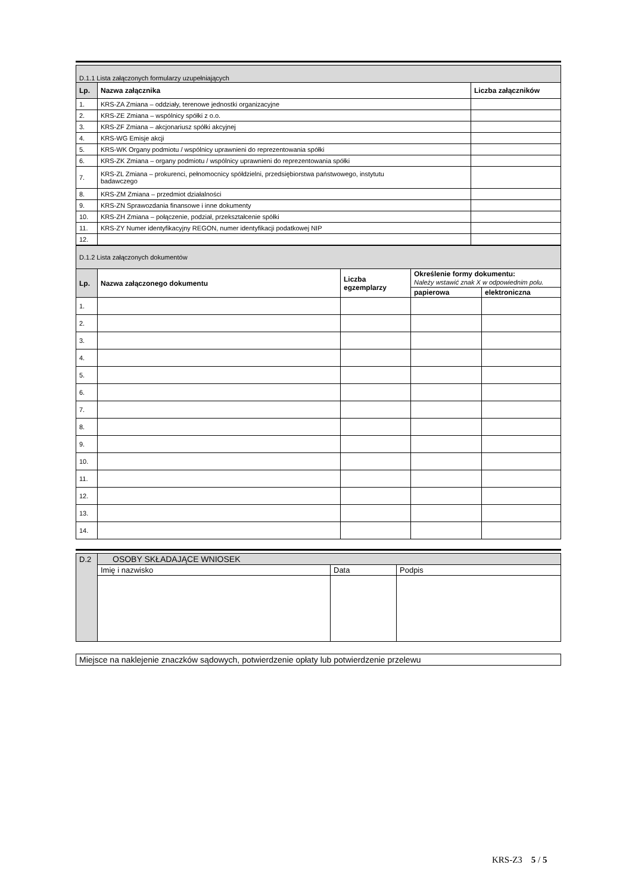| D.1.1 Lista załączonych formularzy uzupełniających | | |
| Lp. | Nazwa załącznika | Liczba załączników |
| 1. | KRS-ZA Zmiana – oddziały, terenowe jednostki organizacyjne | |
| 2. | KRS-ZE Zmiana – wspólnicy spółki z o.o. | |
| 3. | KRS-ZF Zmiana – akcjonariusz spółki akcyjnej | |
| 4. | KRS-WG Emisje akcji | |
| 5. | KRS-WK Organy podmiotu / wspólnicy uprawnieni do reprezentowania spółki | |
| 6. | KRS-ZK Zmiana – organy podmiotu / wspólnicy uprawnieni do reprezentowania spółki | |
| 7. | KRS-ZL Zmiana – prokurenci, pełnomocnicy spółdzielni, przedsiębiorstwa państwowego, instytutu badawczego | |
| 8. | KRS-ZM Zmiana – przedmiot działalności | |
| 9. | KRS-ZN Sprawozdania finansowe i inne dokumenty | |
| 10. | KRS-ZH Zmiana – połączenie, podział, przekształcenie spółki | |
| 11. | KRS-ZY Numer identyfikacyjny REGON, numer identyfikacji podatkowej NIP | |
| 12. | | |
| D.1.2 Lista załączonych dokumentów | | | | |
| Lp. | Nazwa załączonego dokumentu | Liczba egzemplarzy | Określenie formy dokumentu: Należy wstawić znak X w odpowiednim polu. | |
| | | | papierowa | elektroniczna |
| 1. | | | | |
| 2. | | | | |
| 3. | | | | |
| 4. | | | | |
| 5. | | | | |
| 6. | | | | |
| 7. | | | | |
| 8. | | | | |
| 9. | | | | |
| 10. | | | | |
| 11. | | | | |
| 12. | | | | |
| 13. | | | | |
| 14. | | | | |
| D.2 | OSOBY SKŁADAJĄCE WNIOSEK | | |
| | Imię i nazwisko | Data | Podpis |
| Miejsce na naklejenie znaczków sądowych, potwierdzenie opłaty lub potwierdzenie przelewu |
KRS-Z3 5 / 5